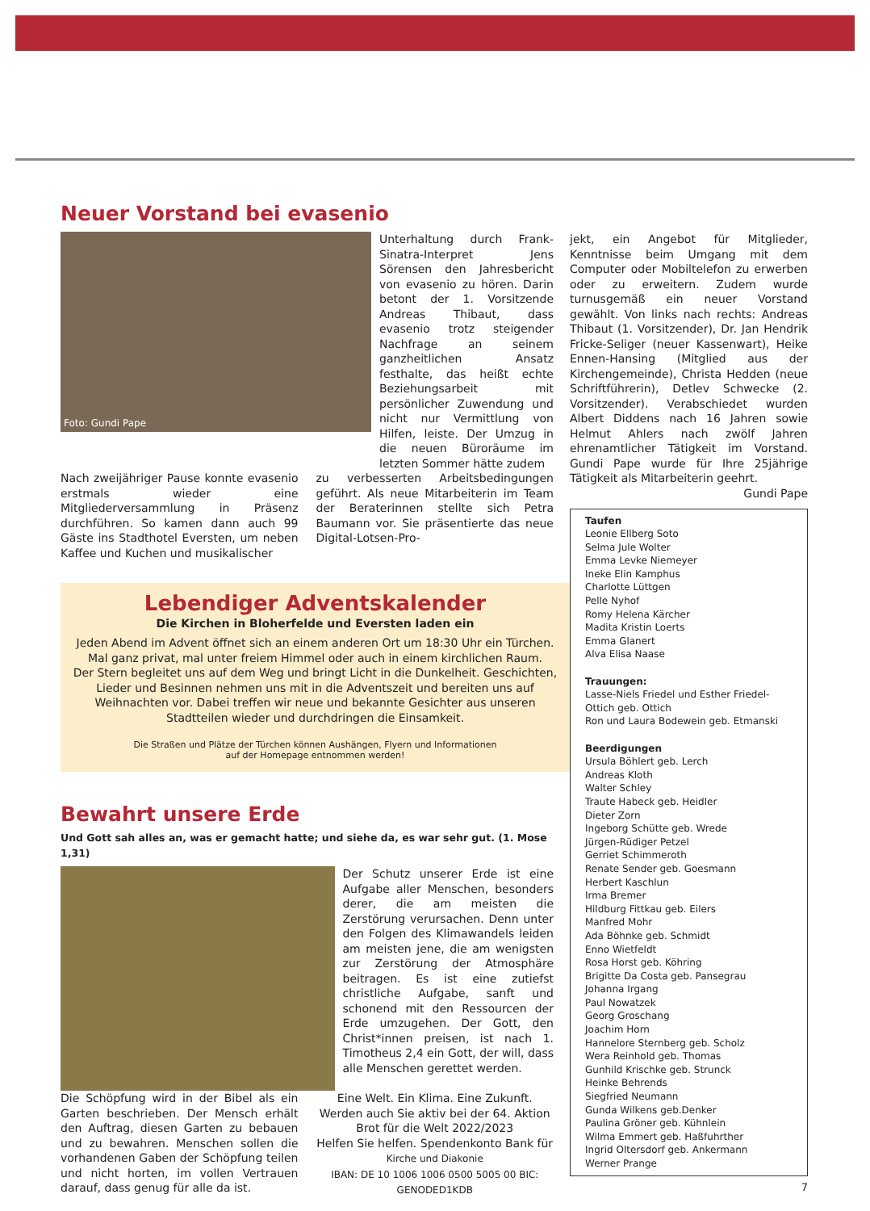Neuer Vorstand bei evasenio
Foto: Gundi Pape
Unterhaltung durch Frank-Sinatra-Interpret Jens Sörensen den Jahresbericht von evasenio zu hören. Darin betont der 1. Vorsitzende Andreas Thibaut, dass evasenio trotz steigender Nachfrage an seinem ganzheitlichen Ansatz festhalte, das heißt echte Beziehungsarbeit mit persönlicher Zuwendung und nicht nur Vermittlung von Hilfen, leiste. Der Umzug in die neuen Büroräume im letzten Sommer hätte zudem
Nach zweijähriger Pause konnte evasenio erstmals wieder eine Mitgliederversammlung in Präsenz durchführen. So kamen dann auch 99 Gäste ins Stadthotel Eversten, um neben Kaffee und Kuchen und musikalischer
zu verbesserten Arbeitsbedingungen geführt. Als neue Mitarbeiterin im Team der Beraterinnen stellte sich Petra Baumann vor. Sie präsentierte das neue Digital-Lotsen-Pro-
Lebendiger Adventskalender
Die Kirchen in Bloherfelde und Eversten laden ein
Jeden Abend im Advent öffnet sich an einem anderen Ort um 18:30 Uhr ein Türchen. Mal ganz privat, mal unter freiem Himmel oder auch in einem kirchlichen Raum.
Der Stern begleitet uns auf dem Weg und bringt Licht in die Dunkelheit. Geschichten, Lieder und Besinnen nehmen uns mit in die Adventszeit und bereiten uns auf Weihnachten vor. Dabei treffen wir neue und bekannte Gesichter aus unseren Stadtteilen wieder und durchdringen die Einsamkeit.
Die Straßen und Plätze der Türchen können Aushängen, Flyern und Informationen
auf der Homepage entnommen werden!
Bewahrt unsere Erde
Und Gott sah alles an, was er gemacht hatte; und siehe da, es war sehr gut. (1. Mose 1,31)
Der Schutz unserer Erde ist eine Aufgabe aller Menschen, besonders derer, die am meisten die Zerstörung verursachen. Denn unter den Folgen des Klimawandels leiden am meisten jene, die am wenigsten zur Zerstörung der Atmosphäre beitragen. Es ist eine zutiefst christliche Aufgabe, sanft und schonend mit den Ressourcen der Erde umzugehen. Der Gott, den Christ*innen preisen, ist nach 1. Timotheus 2,4 ein Gott, der will, dass alle Menschen gerettet werden.
Die Schöpfung wird in der Bibel als ein Garten beschrieben. Der Mensch erhält den Auftrag, diesen Garten zu bebauen und zu bewahren. Menschen sollen die vorhandenen Gaben der Schöpfung teilen und nicht horten, im vollen Vertrauen darauf, dass genug für alle da ist.
Eine Welt. Ein Klima. Eine Zukunft.
Werden auch Sie aktiv bei der 64. Aktion Brot für die Welt 2022/2023
Helfen Sie helfen. Spendenkonto Bank für Kirche und Diakonie
IBAN: DE 10 1006 1006 0500 5005 00 BIC: GENODED1KDB
jekt, ein Angebot für Mitglieder, Kenntnisse beim Umgang mit dem Computer oder Mobiltelefon zu erwerben oder zu erweitern. Zudem wurde turnusgemäß ein neuer Vorstand gewählt. Von links nach rechts: Andreas Thibaut (1. Vorsitzender), Dr. Jan Hendrik Fricke-Seliger (neuer Kassenwart), Heike Ennen-Hansing (Mitglied aus der Kirchengemeinde), Christa Hedden (neue Schriftführerin), Detlev Schwecke (2. Vorsitzender). Verabschiedet wurden Albert Diddens nach 16 Jahren sowie Helmut Ahlers nach zwölf Jahren ehrenamtlicher Tätigkeit im Vorstand. Gundi Pape wurde für Ihre 25jährige Tätigkeit als Mitarbeiterin geehrt. Gundi Pape
Taufen
Leonie Ellberg Soto
Selma Jule Wolter
Emma Levke Niemeyer
Ineke Elin Kamphus
Charlotte Lüttgen
Pelle Nyhof
Romy Helena Kärcher
Madita Kristin Loerts
Emma Glanert
Alva Elisa Naase
Trauungen:
Lasse-Niels Friedel und Esther Friedel-Ottich geb. Ottich
Ron und Laura Bodewein geb. Etmanski
Beerdigungen
Ursula Böhlert geb. Lerch
Andreas Kloth
Walter Schley
Traute Habeck geb. Heidler
Dieter Zorn
Ingeborg Schütte geb. Wrede
Jürgen-Rüdiger Petzel
Gerriet Schimmeroth
Renate Sender geb. Goesmann
Herbert Kaschlun
Irma Bremer
Hildburg Fittkau geb. Eilers
Manfred Mohr
Ada Böhnke geb. Schmidt
Enno Wietfeldt
Rosa Horst geb. Köhring
Brigitte Da Costa geb. Pansegrau
Johanna Irgang
Paul Nowatzek
Georg Groschang
Joachim Horn
Hannelore Sternberg geb. Scholz
Wera Reinhold geb. Thomas
Gunhild Krischke geb. Strunck
Heinke Behrends
Siegfried Neumann
Gunda Wilkens geb.Denker
Paulina Gröner geb. Kühnlein
Wilma Emmert geb. Haßfuhrther
Ingrid Oltersdorf geb. Ankermann
Werner Prange
7